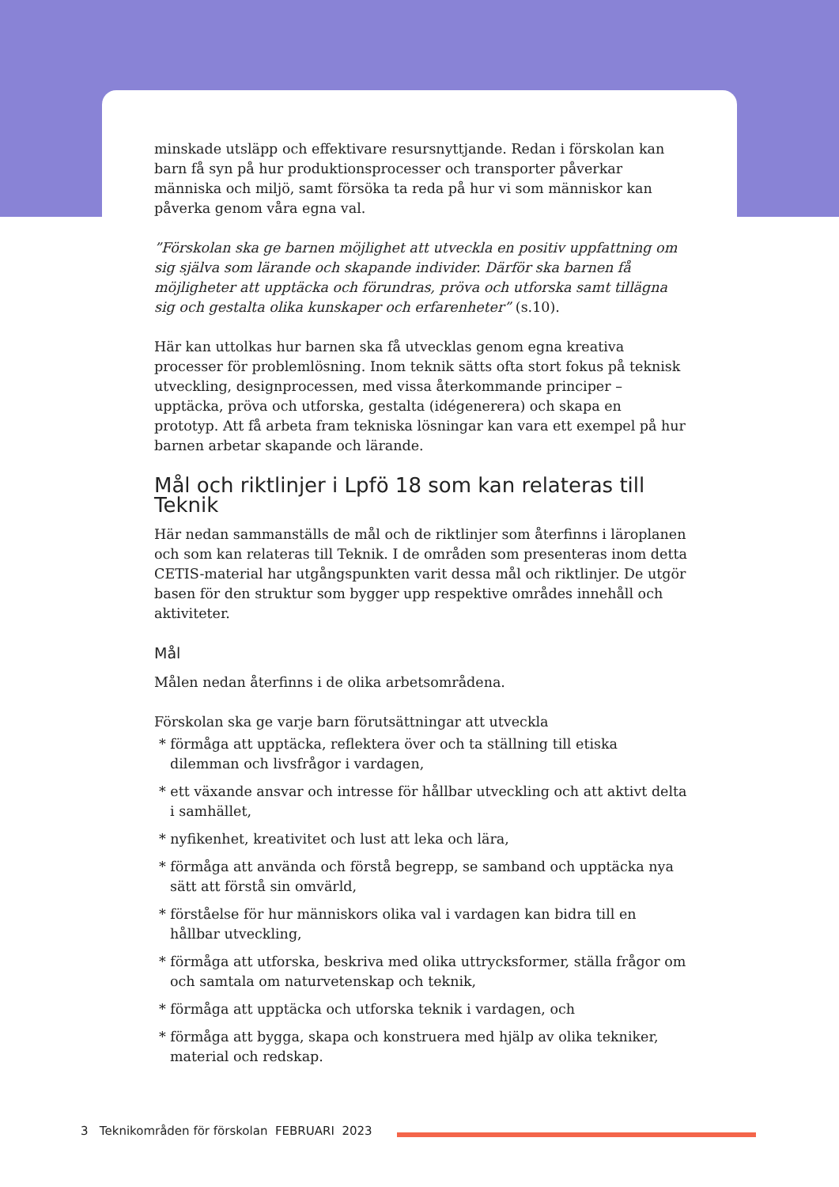minskade utsläpp och effektivare resursnyttjande. Redan i förskolan kan barn få syn på hur produktionsprocesser och transporter påverkar människa och miljö, samt försöka ta reda på hur vi som människor kan påverka genom våra egna val.
”Förskolan ska ge barnen möjlighet att utveckla en positiv uppfattning om sig själva som lärande och skapande individer. Därför ska barnen få möjligheter att upptäcka och förundras, pröva och utforska samt tillägna sig och gestalta olika kunskaper och erfarenheter” (s.10).
Här kan uttolkas hur barnen ska få utvecklas genom egna kreativa processer för problemlösning. Inom teknik sätts ofta stort fokus på teknisk utveckling, designprocessen, med vissa återkommande principer – upptäcka, pröva och utforska, gestalta (idégenerera) och skapa en prototyp. Att få arbeta fram tekniska lösningar kan vara ett exempel på hur barnen arbetar skapande och lärande.
Mål och riktlinjer i Lpfö 18 som kan relateras till Teknik
Här nedan sammanställs de mål och de riktlinjer som återfinns i läroplanen och som kan relateras till Teknik. I de områden som presenteras inom detta CETIS-material har utgångspunkten varit dessa mål och riktlinjer. De utgör basen för den struktur som bygger upp respektive områdes innehåll och aktiviteter.
Mål
Målen nedan återfinns i de olika arbetsområdena.
Förskolan ska ge varje barn förutsättningar att utveckla
* förmåga att upptäcka, reflektera över och ta ställning till etiska dilemman och livsfrågor i vardagen,
* ett växande ansvar och intresse för hållbar utveckling och att aktivt delta i samhället,
* nyfikenhet, kreativitet och lust att leka och lära,
* förmåga att använda och förstå begrepp, se samband och upptäcka nya sätt att förstå sin omvärld,
* förståelse för hur människors olika val i vardagen kan bidra till en hållbar utveckling,
* förmåga att utforska, beskriva med olika uttrycksformer, ställa frågor om och samtala om naturvetenskap och teknik,
* förmåga att upptäcka och utforska teknik i vardagen, och
* förmåga att bygga, skapa och konstruera med hjälp av olika tekniker, material och redskap.
3 Teknikområden för förskolan FEBRUARI 2023